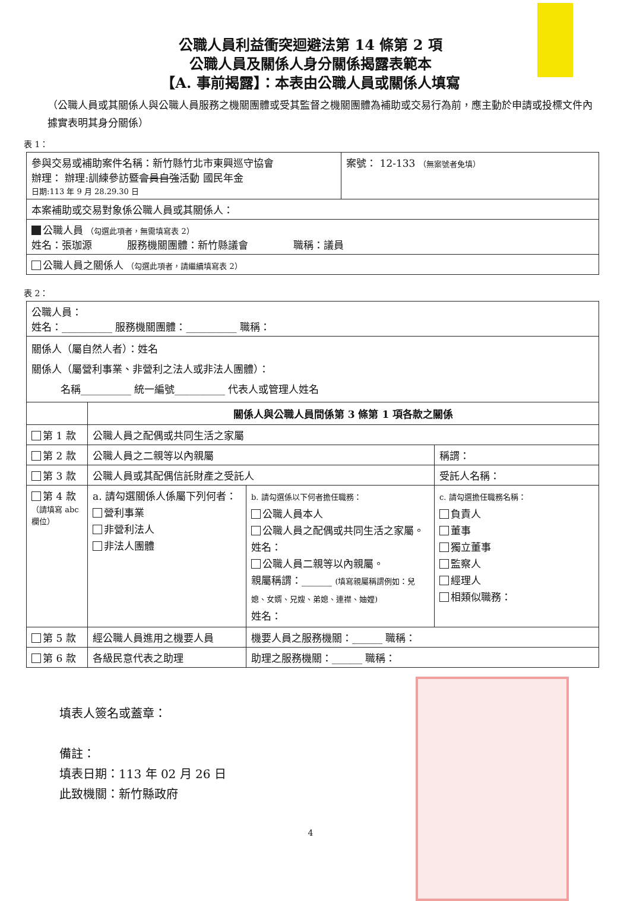公職人員利益衝突迴避法第 14 條第 2 項
公職人員及關係人身分關係揭露表範本
【A. 事前揭露】：本表由公職人員或關係人填寫
（公職人員或其關係人與公職人員服務之機關團體或受其監督之機關團體為補助或交易行為前，應主動於申請或投標文件內據實表明其身分關係）
表 1：
| 參與交易或補助案件名稱：新竹縣竹北市東興巡守協會 辦理： 辦理:訓練參訪暨 會員自強 活動 國民年金 日期:113 年 9 月 28.29.30 日 | 案號： 12-133 （無案號者免填） |
| 本案補助或交易對象係公職人員或其關係人： | |
| 公職人員 （勾選此項者，無需填寫表 2） 姓名：張珈源 服務機關團體：新竹縣議會 職稱：議員 | |
| 公職人員之關係人 （勾選此項者，請繼續填寫表 2） | |
表 2：
| 公職人員： 姓名：__________ 服務機關團體：__________ 職稱： | | | |
| 關係人（屬自然人者）：姓名 關係人（屬營利事業、非營利之法人或非法人團體）： 名稱__________ 統一編號__________ 代表人或管理人姓名 | | | |
| | 關係人與公職人員間係第 3 條第 1 項各款之關係 | | |
| 第 1 款 | 公職人員之配偶或共同生活之家屬 | | |
| 第 2 款 | 公職人員之二親等以內親屬 | | 稱謂： |
| 第 3 款 | 公職人員或其配偶信託財產之受託人 | | 受託人名稱： |
| 第 4 款 （請填寫 abc 欄位） | a. 請勾選關係人係屬下列何者： 營利事業 非營利法人 非法人團體 | b. 請勾選係以下何者擔任職務： 公職人員本人 公職人員之配偶或共同生活之家屬。姓名： 公職人員二親等以內親屬。 親屬稱謂：______ (填寫親屬稱謂例如：兒媳、女婿、兄嫂、弟媳、連襟、妯娌) 姓名： | c. 請勾選擔任職務名稱： 負責人 董事 獨立董事 監察人 經理人 相類似職務： |
| 第 5 款 | 經公職人員進用之機要人員 | 機要人員之服務機關：______ 職稱： | |
| 第 6 款 | 各級民意代表之助理 | 助理之服務機關：______ 職稱： | |
填表人簽名或蓋章：
備註：
填表日期：113 年 02 月 26 日
此致機關：新竹縣政府
4